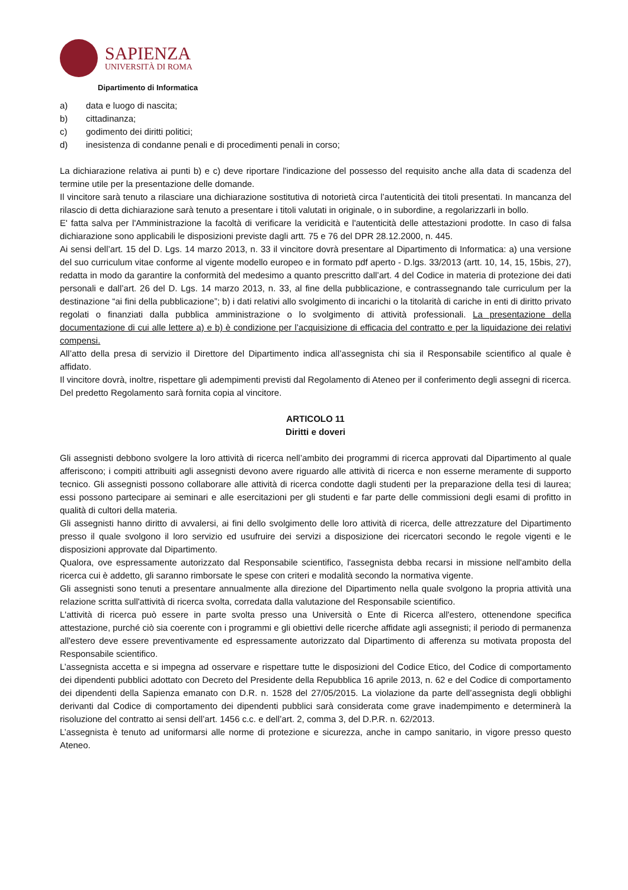SAPIENZA
UNIVERSITÀ DI ROMA
Dipartimento di Informatica
a) data e luogo di nascita;
b) cittadinanza;
c) godimento dei diritti politici;
d) inesistenza di condanne penali e di procedimenti penali in corso;
La dichiarazione relativa ai punti b) e c) deve riportare l'indicazione del possesso del requisito anche alla data di scadenza del termine utile per la presentazione delle domande.
Il vincitore sarà tenuto a rilasciare una dichiarazione sostitutiva di notorietà circa l’autenticità dei titoli presentati. In mancanza del rilascio di detta dichiarazione sarà tenuto a presentare i titoli valutati in originale, o in subordine, a regolarizzarli in bollo.
E' fatta salva per l'Amministrazione la facoltà di verificare la veridicità e l'autenticità delle attestazioni prodotte. In caso di falsa dichiarazione sono applicabili le disposizioni previste dagli artt. 75 e 76 del DPR 28.12.2000, n. 445.
Ai sensi dell’art. 15 del D. Lgs. 14 marzo 2013, n. 33 il vincitore dovrà presentare al Dipartimento di Informatica: a) una versione del suo curriculum vitae conforme al vigente modello europeo e in formato pdf aperto - D.lgs. 33/2013 (artt. 10, 14, 15, 15bis, 27), redatta in modo da garantire la conformità del medesimo a quanto prescritto dall’art. 4 del Codice in materia di protezione dei dati personali e dall’art. 26 del D. Lgs. 14 marzo 2013, n. 33, al fine della pubblicazione, e contrassegnando tale curriculum per la destinazione “ai fini della pubblicazione”; b) i dati relativi allo svolgimento di incarichi o la titolarità di cariche in enti di diritto privato regolati o finanziati dalla pubblica amministrazione o lo svolgimento di attività professionali. La presentazione della documentazione di cui alle lettere a) e b) è condizione per l’acquisizione di efficacia del contratto e per la liquidazione dei relativi compensi.
All’atto della presa di servizio il Direttore del Dipartimento indica all’assegnista chi sia il Responsabile scientifico al quale è affidato.
Il vincitore dovrà, inoltre, rispettare gli adempimenti previsti dal Regolamento di Ateneo per il conferimento degli assegni di ricerca. Del predetto Regolamento sarà fornita copia al vincitore.
ARTICOLO 11
Diritti e doveri
Gli assegnisti debbono svolgere la loro attività di ricerca nell’ambito dei programmi di ricerca approvati dal Dipartimento al quale afferiscono; i compiti attribuiti agli assegnisti devono avere riguardo alle attività di ricerca e non esserne meramente di supporto tecnico. Gli assegnisti possono collaborare alle attività di ricerca condotte dagli studenti per la preparazione della tesi di laurea; essi possono partecipare ai seminari e alle esercitazioni per gli studenti e far parte delle commissioni degli esami di profitto in qualità di cultori della materia.
Gli assegnisti hanno diritto di avvalersi, ai fini dello svolgimento delle loro attività di ricerca, delle attrezzature del Dipartimento presso il quale svolgono il loro servizio ed usufruire dei servizi a disposizione dei ricercatori secondo le regole vigenti e le disposizioni approvate dal Dipartimento.
Qualora, ove espressamente autorizzato dal Responsabile scientifico, l'assegnista debba recarsi in missione nell'ambito della ricerca cui è addetto, gli saranno rimborsate le spese con criteri e modalità secondo la normativa vigente.
Gli assegnisti sono tenuti a presentare annualmente alla direzione del Dipartimento nella quale svolgono la propria attività una relazione scritta sull'attività di ricerca svolta, corredata dalla valutazione del Responsabile scientifico.
L'attività di ricerca può essere in parte svolta presso una Università o Ente di Ricerca all'estero, ottenendone specifica attestazione, purché ciò sia coerente con i programmi e gli obiettivi delle ricerche affidate agli assegnisti; il periodo di permanenza all'estero deve essere preventivamente ed espressamente autorizzato dal Dipartimento di afferenza su motivata proposta del Responsabile scientifico.
L’assegnista accetta e si impegna ad osservare e rispettare tutte le disposizioni del Codice Etico, del Codice di comportamento dei dipendenti pubblici adottato con Decreto del Presidente della Repubblica 16 aprile 2013, n. 62 e del Codice di comportamento dei dipendenti della Sapienza emanato con D.R. n. 1528 del 27/05/2015. La violazione da parte dell’assegnista degli obblighi derivanti dal Codice di comportamento dei dipendenti pubblici sarà considerata come grave inadempimento e determinerà la risoluzione del contratto ai sensi dell’art. 1456 c.c. e dell’art. 2, comma 3, del D.P.R. n. 62/2013.
L’assegnista è tenuto ad uniformarsi alle norme di protezione e sicurezza, anche in campo sanitario, in vigore presso questo Ateneo.